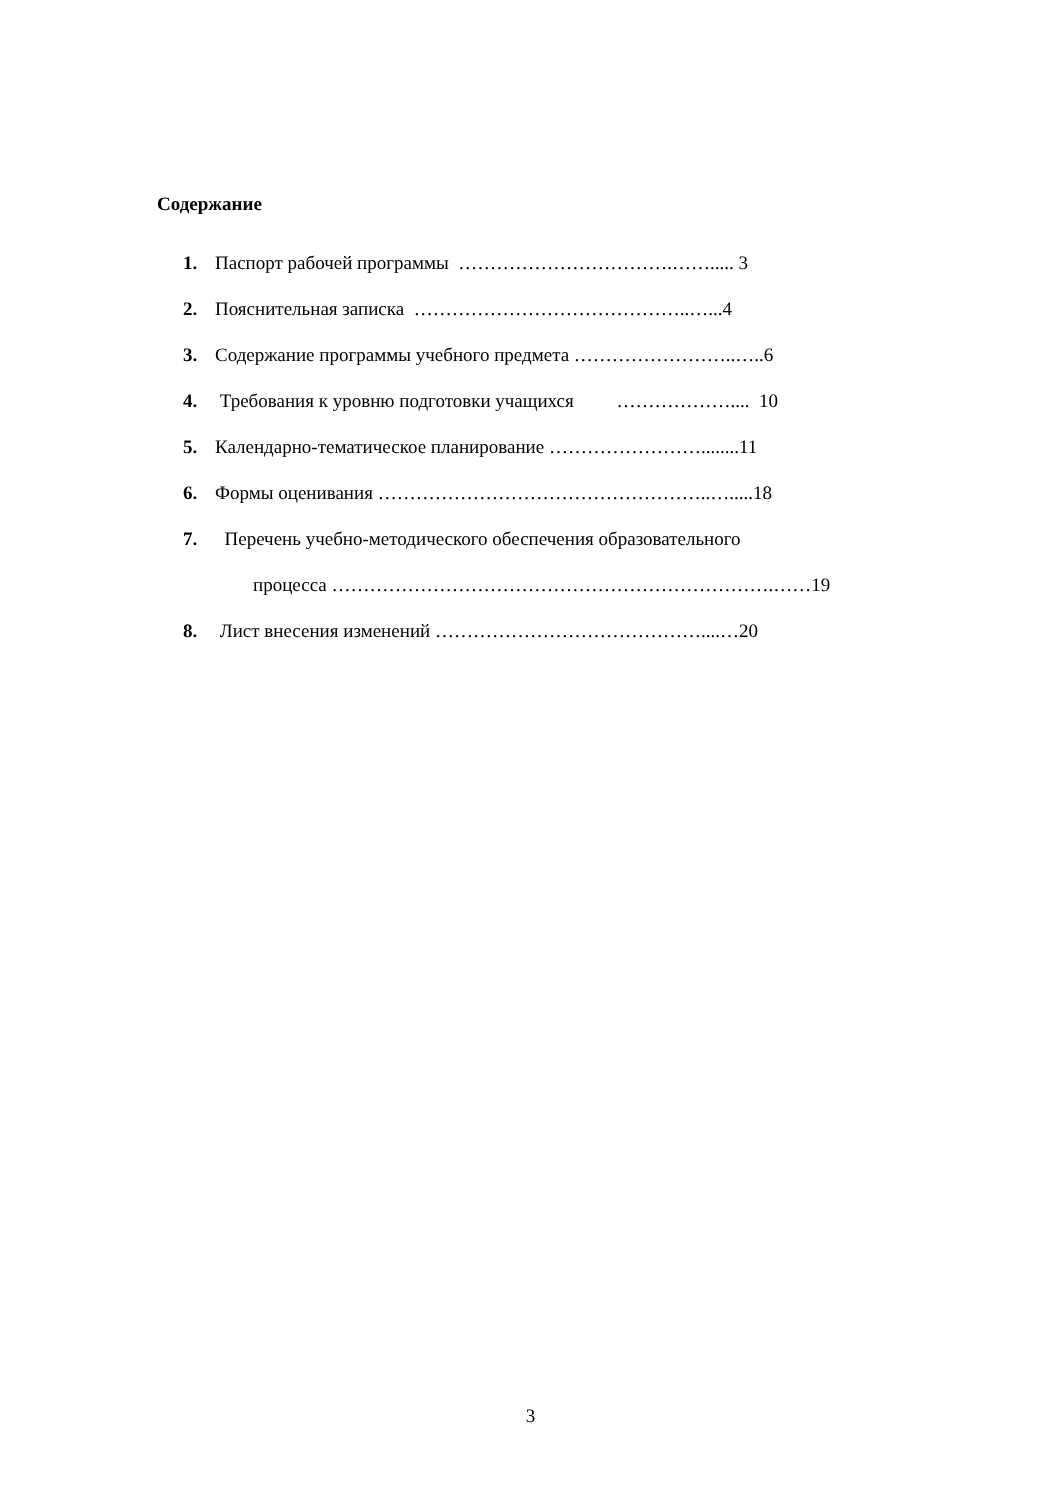Содержание
1. Паспорт рабочей программы …………………………….……..... 3
2. Пояснительная записка ……………………………………..…...4
3. Содержание программы учебного предмета ……………………..…..6
4. Требования к уровню подготовки учащихся ……………….... 10
5. Календарно-тематическое планирование ……………………........11
6. Формы оценивания ……………………………………………..….....18
7. Перечень учебно-методического обеспечения образовательного
процесса …………………………………………………………….……19
8. Лист внесения изменений ……………………………………....…20
3